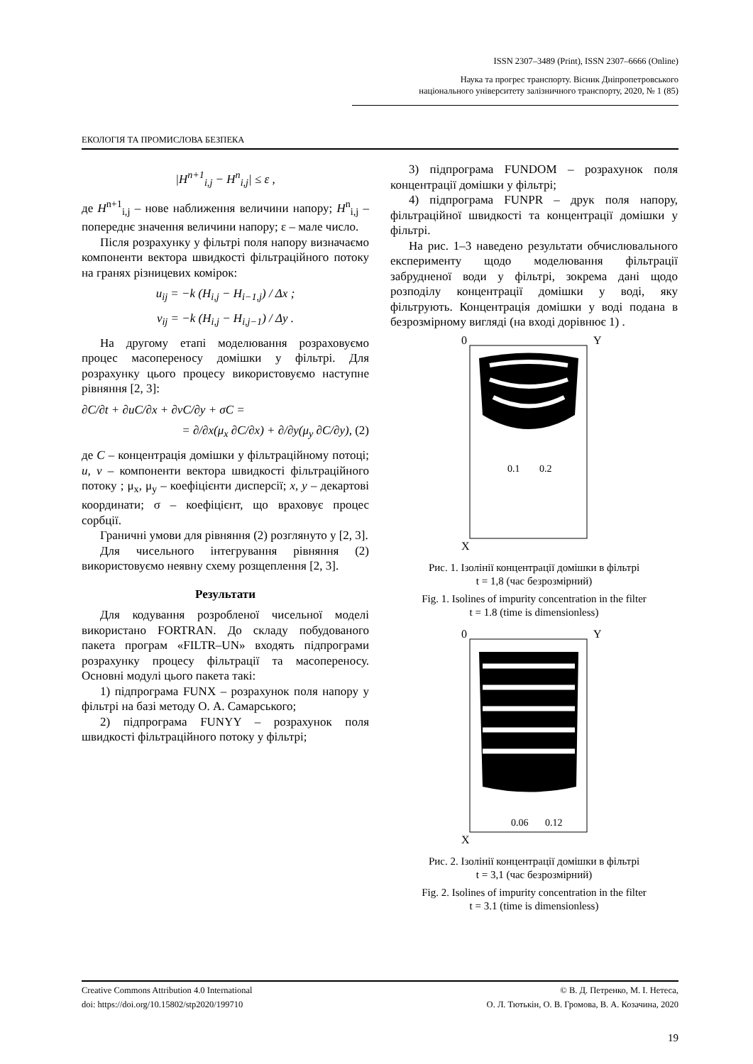ISSN 2307–3489 (Print), ISSN 2307–6666 (Online)
Наука та прогрес транспорту. Вісник Дніпропетровського
національного університету залізничного транспорту, 2020, № 1 (85)
ЕКОЛОГІЯ ТА ПРОМИСЛОВА БЕЗПЕКА
|H<sup>n+1</sup><sub>i,j</sub> − H<sup>n</sup><sub>i,j</sub>| ≤ ε ,
де H<sup>n+1</sup><sub>i,j</sub> – нове наближення величини напору; H<sup>n</sup><sub>i,j</sub> – попереднє значення величини напору; ε – мале число.
Після розрахунку у фільтрі поля напору визначаємо компоненти вектора швидкості фільтраційного потоку на гранях різницевих комірок:
u<sub>ij</sub> = −k (H<sub>i,j</sub> − H<sub>i−1,j</sub>) / Δx ;
v<sub>ij</sub> = −k (H<sub>i,j</sub> − H<sub>i,j−1</sub>) / Δy .
На другому етапі моделювання розраховуємо процес масопереносу домішки у фільтрі. Для розрахунку цього процесу використовуємо наступне рівняння [2, 3]:
∂C/∂t + ∂uC/∂x + ∂vC/∂y + σC =
= ∂/∂x(μ<sub>x</sub> ∂C/∂x) + ∂/∂y(μ<sub>y</sub> ∂C/∂y), (2)
де C – концентрація домішки у фільтраційному потоці; u, v – компоненти вектора швидкості фільтраційного потоку ; μ<sub>x</sub>, μ<sub>y</sub> – коефіцієнти дисперсії; x, y – декартові координати; σ – коефіцієнт, що враховує процес сорбції.
Граничні умови для рівняння (2) розглянуто у [2, 3].
Для чисельного інтегрування рівняння (2) використовуємо неявну схему розщеплення [2, 3].
Результати
Для кодування розробленої чисельної моделі використано FORTRAN. До складу побудованого пакета програм «FILTR–UN» входять підпрограми розрахунку процесу фільтрації та масопереносу. Основні модулі цього пакета такі:
1) підпрограма FUNX – розрахунок поля напору у фільтрі на базі методу О. А. Самарського;
2) підпрограма FUNYY – розрахунок поля швидкості фільтраційного потоку у фільтрі;
3) підпрограма FUNDOM – розрахунок поля концентрації домішки у фільтрі;
4) підпрограма FUNPR – друк поля напору, фільтраційної швидкості та концентрації домішки у фільтрі.
На рис. 1–3 наведено результати обчислювального експерименту щодо моделювання фільтрації забрудненої води у фільтрі, зокрема дані щодо розподілу концентрації домішки у воді, яку фільтрують. Концентрація домішки у воді подана в безрозмірному вигляді (на вході дорівнює 1) .
0
Y
X
0.1
0.2
Рис. 1. Ізолінії концентрації домішки в фільтрі
t = 1,8 (час безрозмірний)
Fig. 1. Isolines of impurity concentration in the filter
t = 1.8 (time is dimensionless)
0
Y
X
0.06
0.12
Рис. 2. Ізолінії концентрації домішки в фільтрі
t = 3,1 (час безрозмірний)
Fig. 2. Isolines of impurity concentration in the filter
t = 3.1 (time is dimensionless)
Creative Commons Attribution 4.0 International
doi: https://doi.org/10.15802/stp2020/199710
© В. Д. Петренко, М. І. Нетеса,
О. Л. Тютькін, О. В. Громова, В. А. Козачина, 2020
19